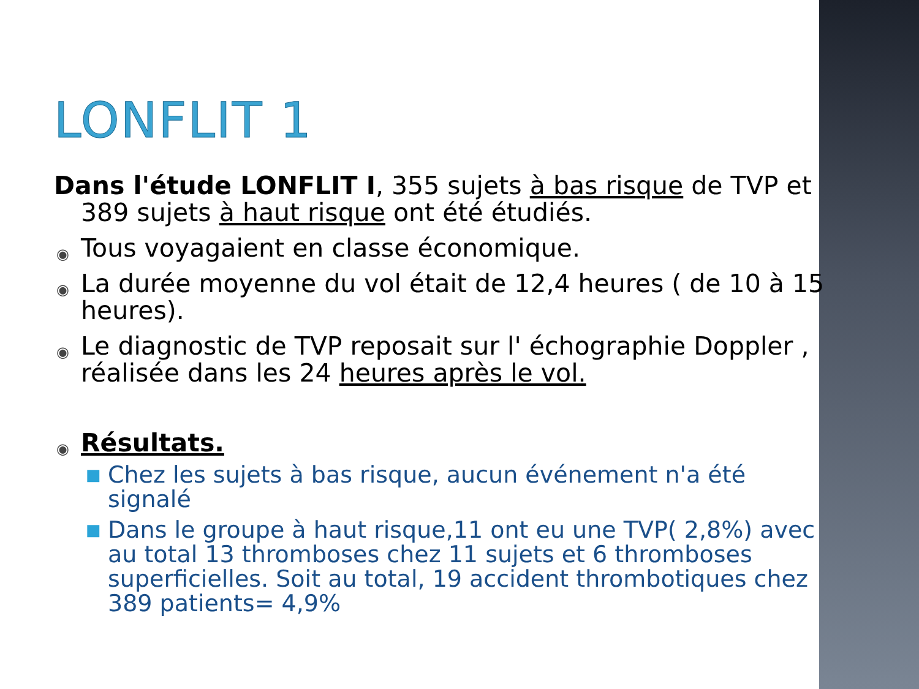LONFLIT 1
Dans l'étude LONFLIT I, 355 sujets à bas risque de TVP et 389 sujets à haut risque ont été étudiés.
◉ Tous voyagaient en classe économique.
◉ La durée moyenne du vol était de 12,4 heures ( de 10 à 15 heures).
◉ Le diagnostic de TVP reposait sur l' échographie Doppler , réalisée dans les 24 heures après le vol.
◉ Résultats.
■ Chez les sujets à bas risque, aucun événement n'a été signalé
■ Dans le groupe à haut risque,11 ont eu une TVP( 2,8%) avec au total 13 thromboses chez 11 sujets et 6 thromboses superficielles. Soit au total, 19 accident thrombotiques chez 389 patients= 4,9%